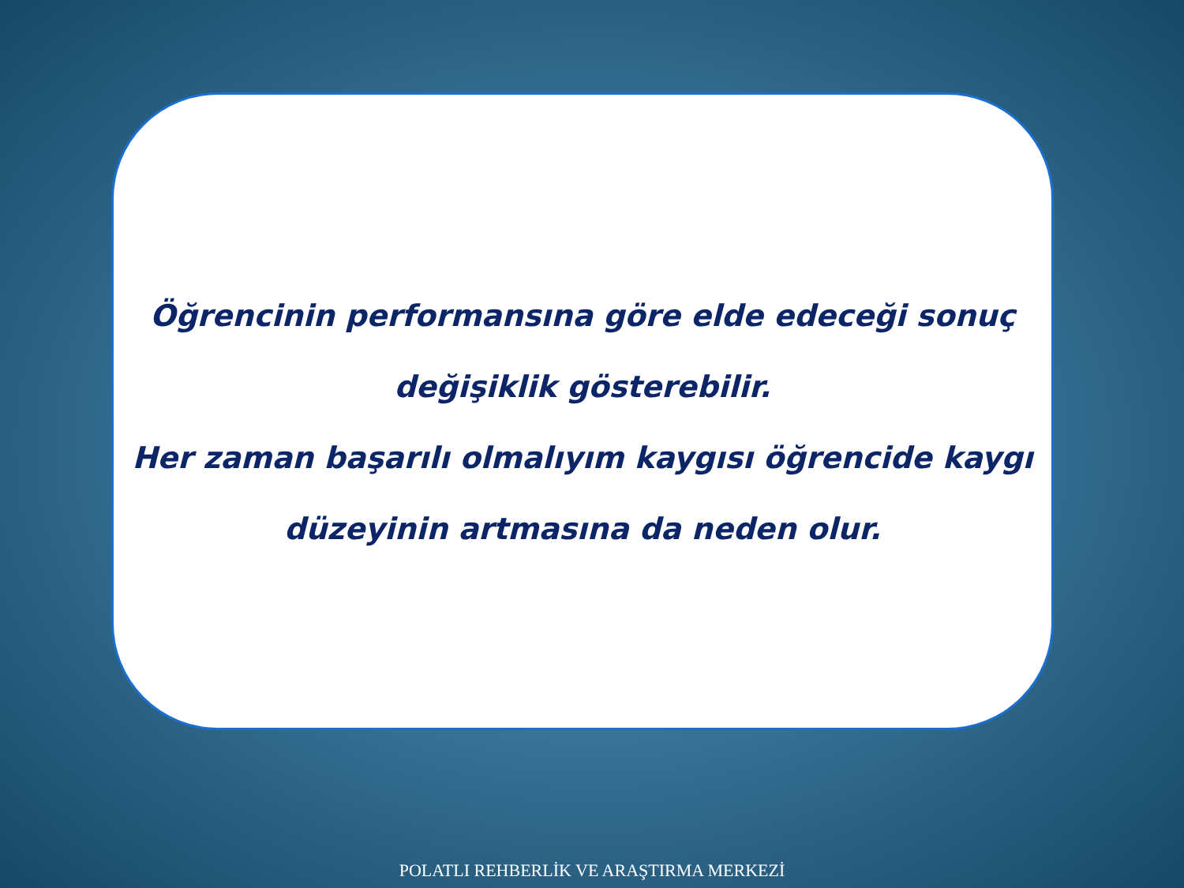Öğrencinin performansına göre elde edeceği sonuç değişiklik gösterebilir.
Her zaman başarılı olmalıyım kaygısı öğrencide kaygı düzeyinin artmasına da neden olur.
POLATLI REHBERLİK VE ARAŞTIRMA MERKEZİ